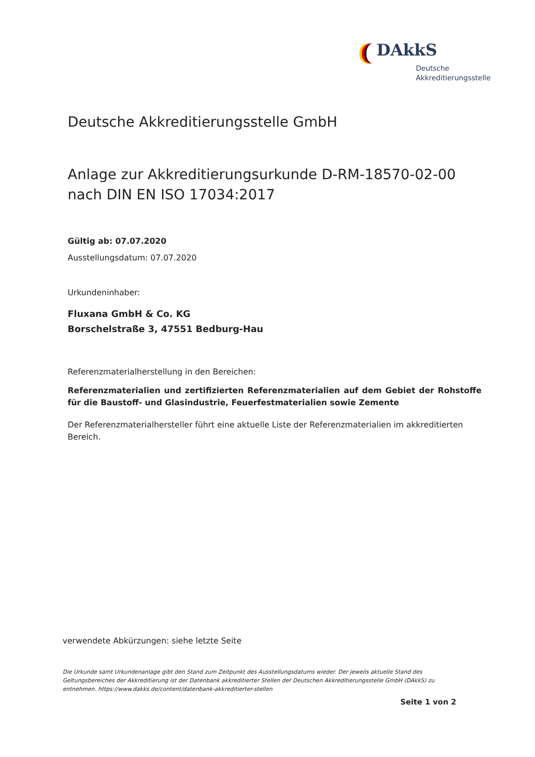DAkkS
Deutsche
Akkreditierungsstelle
Deutsche Akkreditierungsstelle GmbH
Anlage zur Akkreditierungsurkunde D-RM-18570-02-00
nach DIN EN ISO 17034:2017
Gültig ab: 07.07.2020
Ausstellungsdatum: 07.07.2020
Urkundeninhaber:
Fluxana GmbH & Co. KG
Borschelstraße 3, 47551 Bedburg-Hau
Referenzmaterialherstellung in den Bereichen:
Referenzmaterialien und zertifizierten Referenzmaterialien auf dem Gebiet der Rohstoffe für die Baustoff- und Glasindustrie, Feuerfestmaterialien sowie Zemente
Der Referenzmaterialhersteller führt eine aktuelle Liste der Referenzmaterialien im akkreditierten Bereich.
verwendete Abkürzungen: siehe letzte Seite
Die Urkunde samt Urkundenanlage gibt den Stand zum Zeitpunkt des Ausstellungsdatums wieder. Der jeweils aktuelle Stand des Geltungsbereiches der Akkreditierung ist der Datenbank akkreditierter Stellen der Deutschen Akkreditierungsstelle GmbH (DAkkS) zu entnehmen. https://www.dakks.de/content/datenbank-akkreditierter-stellen
Seite 1 von 2